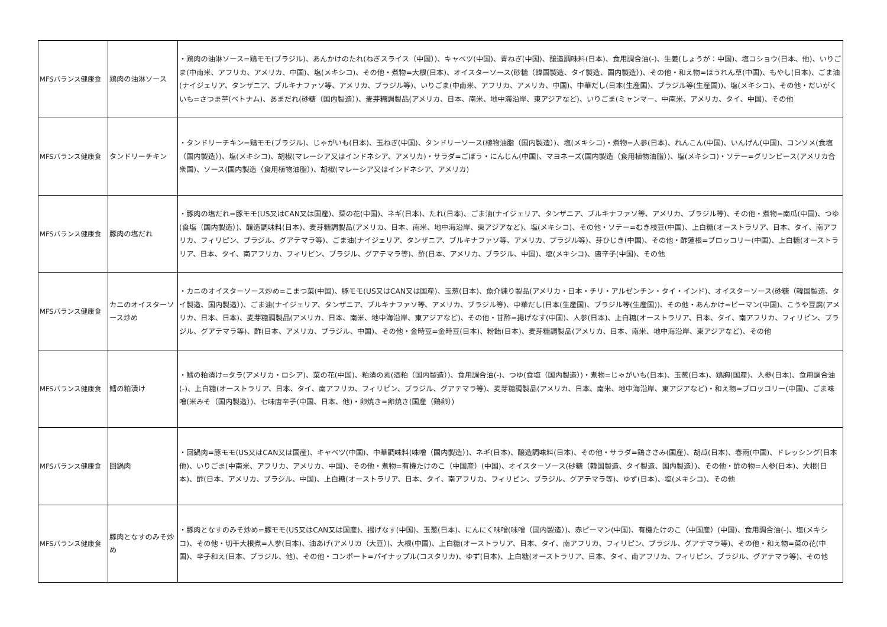| MFSバランス健康食 | 鶏肉の油淋ソース | ・鶏肉の油淋ソース=鶏モモ(ブラジル)、あんかけのたれ(ねぎスライス（中国）)、キャベツ(中国)、青ねぎ(中国)、醸造調味料(日本)、食用調合油(-)、生姜(しょうが：中国)、塩コショウ(日本、他)、いりごま(中南米、アフリカ、アメリカ、中国)、塩(メキシコ)、その他・煮物=大根(日本)、オイスターソース(砂糖（韓国製造、タイ製造、国内製造）)、その他・和え物=ほうれん草(中国)、もやし(日本)、ごま油(ナイジェリア、タンザニア、ブルキナファソ等、アメリカ、ブラジル等)、いりごま(中南米、アフリカ、アメリカ、中国)、中華だし(日本(生産国)、ブラジル等(生産国))、塩(メキシコ)、その他・だいがくいも=さつま芋(ベトナム)、あまだれ(砂糖（国内製造）)、麦芽糖調製品(アメリカ、日本、南米、地中海沿岸、東アジアなど)、いりごま(ミャンマー、中南米、アメリカ、タイ、中国)、その他 |
| MFSバランス健康食 | タンドリーチキン | ・タンドリーチキン=鶏モモ(ブラジル)、じゃがいも(日本)、玉ねぎ(中国)、タンドリーソース(植物油脂（国内製造）)、塩(メキシコ)・煮物=人参(日本)、れんこん(中国)、いんげん(中国)、コンソメ(食塩（国内製造）)、塩(メキシコ)、胡椒(マレーシア又はインドネシア、アメリカ)・サラダ=ごぼう・にんじん(中国)、マヨネーズ(国内製造（食用植物油脂）)、塩(メキシコ)・ソテー=グリンピース(アメリカ合衆国)、ソース(国内製造（食用植物油脂）)、胡椒(マレーシア又はインドネシア、アメリカ) |
| MFSバランス健康食 | 豚肉の塩だれ | ・豚肉の塩だれ=豚モモ(US又はCAN又は国産)、菜の花(中国)、ネギ(日本)、たれ(日本)、ごま油(ナイジェリア、タンザニア、ブルキナファソ等、アメリカ、ブラジル等)、その他・煮物=南瓜(中国)、つゆ(食塩（国内製造）)、醸造調味料(日本)、麦芽糖調製品(アメリカ、日本、南米、地中海沿岸、東アジアなど)、塩(メキシコ)、その他・ソテー=むき枝豆(中国)、上白糖(オーストラリア、日本、タイ、南アフリカ、フィリピン、ブラジル、グアテマラ等)、ごま油(ナイジェリア、タンザニア、ブルキナファソ等、アメリカ、ブラジル等)、芽ひじき(中国)、その他・酢蓮根=ブロッコリー(中国)、上白糖(オーストラリア、日本、タイ、南アフリカ、フィリピン、ブラジル、グアテマラ等)、酢(日本、アメリカ、ブラジル、中国)、塩(メキシコ)、唐辛子(中国)、その他 |
| MFSバランス健康食 | カニのオイスターソース炒め | ・カニのオイスターソース炒め=こまつ菜(中国)、豚モモ(US又はCAN又は国産)、玉葱(日本)、魚介練り製品(アメリカ・日本・チリ・アルゼンチン・タイ・インド)、オイスターソース(砂糖（韓国製造、タイ製造、国内製造）)、ごま油(ナイジェリア、タンザニア、ブルキナファソ等、アメリカ、ブラジル等)、中華だし(日本(生産国)、ブラジル等(生産国))、その他・あんかけ=ピーマン(中国)、こうや豆腐(アメリカ、日本、日本)、麦芽糖調製品(アメリカ、日本、南米、地中海沿岸、東アジアなど)、その他・甘酢=揚げなす(中国)、人参(日本)、上白糖(オーストラリア、日本、タイ、南アフリカ、フィリピン、ブラジル、グアテマラ等)、酢(日本、アメリカ、ブラジル、中国)、その他・金時豆=金時豆(日本)、粉飴(日本)、麦芽糖調製品(アメリカ、日本、南米、地中海沿岸、東アジアなど)、その他 |
| MFSバランス健康食 | 鱈の粕漬け | ・鱈の粕漬け=タラ(アメリカ・ロシア)、菜の花(中国)、粕漬の素(酒粕（国内製造）)、食用調合油(-)、つゆ(食塩（国内製造）)・煮物=じゃがいも(日本)、玉葱(日本)、鶏胸(国産)、人参(日本)、食用調合油(-)、上白糖(オーストラリア、日本、タイ、南アフリカ、フィリピン、ブラジル、グアテマラ等)、麦芽糖調製品(アメリカ、日本、南米、地中海沿岸、東アジアなど)・和え物=ブロッコリー(中国)、ごま味噌(米みそ（国内製造）)、七味唐辛子(中国、日本、他)・卵焼き=卵焼き(国産（鶏卵）) |
| MFSバランス健康食 | 回鍋肉 | ・回鍋肉=豚モモ(US又はCAN又は国産)、キャベツ(中国)、中華調味料(味噌（国内製造）)、ネギ(日本)、醸造調味料(日本)、その他・サラダ=鶏ささみ(国産)、胡瓜(日本)、春雨(中国)、ドレッシング(日本他)、いりごま(中南米、アフリカ、アメリカ、中国)、その他・煮物=有機たけのこ（中国産）(中国)、オイスターソース(砂糖（韓国製造、タイ製造、国内製造）)、その他・酢の物=人参(日本)、大根(日本)、酢(日本、アメリカ、ブラジル、中国)、上白糖(オーストラリア、日本、タイ、南アフリカ、フィリピン、ブラジル、グアテマラ等)、ゆず(日本)、塩(メキシコ)、その他 |
| MFSバランス健康食 | 豚肉となすのみそ炒め | ・豚肉となすのみそ炒め=豚モモ(US又はCAN又は国産)、揚げなす(中国)、玉葱(日本)、にんにく味噌(味噌（国内製造）)、赤ピーマン(中国)、有機たけのこ（中国産）(中国)、食用調合油(-)、塩(メキシコ)、その他・切干大根煮=人参(日本)、油あげ(アメリカ（大豆）)、大根(中国)、上白糖(オーストラリア、日本、タイ、南アフリカ、フィリピン、ブラジル、グアテマラ等)、その他・和え物=菜の花(中国)、辛子和え(日本、ブラジル、他)、その他・コンポート=パイナップル(コスタリカ)、ゆず(日本)、上白糖(オーストラリア、日本、タイ、南アフリカ、フィリピン、ブラジル、グアテマラ等)、その他 |